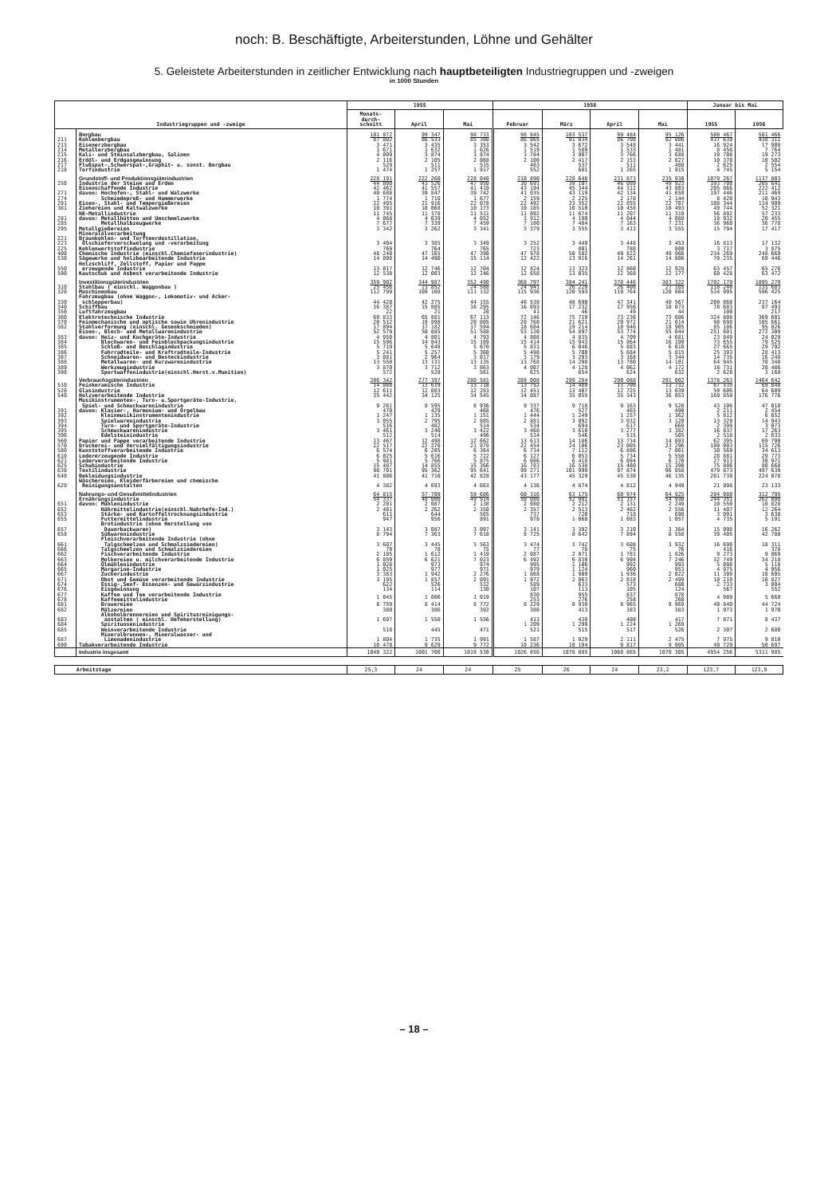noch: B. Beschäftigte, Arbeiterstunden, Löhne und Gehälter
5. Geleistete Arbeiterstunden in zeitlicher Entwicklung nach hauptbeteiligten Industriegruppen und -zweigen
in 1000 Stunden
| Industriegruppen und -zweige | | 1955 | | | 1956 | | | | Januar bis Mai | |
| --- | --- | --- | --- | --- | --- | --- | --- | --- | --- | --- |
| | | Monats- durch- schnitt | April | Mai | Februar | März | April | Mai | 1955 | 1956 |
| | Bergbau | 101 072 | 99 347 | 98 733 | 98 845 | 103 537 | 99 484 | 95 126 | 500 467 | 501 466 |
| 211 | Kohlenbergbau | 87 802 | 86 533 | 85 380 | 86 865 | 91 034 | 86 708 | 82 086 | 437 639 | 438 311 |
| 213 | Eisenerzbergbau | 3 471 | 3 435 | 3 353 | 3 542 | 3 672 | 3 548 | 3 441 | 16 924 | 17 908 |
| 214 | Metallerzbergbau | 1 671 | 1 632 | 1 626 | 1 519 | 1 589 | 1 533 | 1 481 | 8 456 | 7 764 |
| 215 | Kali- und Steinsalzbergbau, Salinen | 4 009 | 3 874 | 3 874 | 3 784 | 3 907 | 3 766 | 3 688 | 19 708 | 19 273 |
| 216 | Erdöl- und Erdgasgewinnung | 2 116 | 2 105 | 2 068 | 2 100 | 2 417 | 2 153 | 2 027 | 10 370 | 10 502 |
| 217 | Flußspat-,Schwerspat-,Graphit- u. sonst. Bergbau | 529 | 511 | 515 | 483 | 537 | 511 | 488 | 2 625 | 2 554 |
| 218 | Torfindustrie | 1 474 | 1 257 | 1 917 | 552 | 681 | 1 265 | 1 915 | 4 745 | 5 154 |
| | Grundstoff- und Produktionsgüterindustrien | 228 191 | 222 260 | 228 040 | 210 890 | 228 648 | 231 873 | 235 930 | 1079 267 | 1137 803 |
| 250 | Industrie der Steine und Erden | 44 890 | 43 526 | 47 950 | 30 691 | 39 107 | 46 089 | 49 923 | 193 708 | 205 641 |
| | Eisenschaffende Industrie | 42 462 | 41 557 | 41 419 | 43 194 | 45 344 | 44 312 | 43 803 | 205 866 | 222 412 |
| 271 | davon: Hochofen-, Stahl- und Walzwerke | 40 688 | 39 847 | 39 742 | 41 035 | 43 119 | 42 134 | 41 659 | 197 446 | 211 469 |
| 274 | Schmiedepreß- und Hammerwerke | 1 774 | 1 710 | 1 677 | 2 159 | 2 225 | 2 178 | 2 144 | 8 420 | 10 943 |
| 291 | Eisen-, Stahl- und Tempergießereien | 22 495 | 21 916 | 22 078 | 22 492 | 23 352 | 22 855 | 22 707 | 108 344 | 114 909 |
| 381 | Ziehereien und Kaltwalzwerke | 10 391 | 10 068 | 10 173 | 10 185 | 10 510 | 10 458 | 10 493 | 49 744 | 52 321 |
| | NE-Metallindustrie | 11 745 | 11 378 | 11 511 | 11 092 | 11 674 | 11 207 | 11 319 | 56 892 | 57 233 |
| 281 | davon: Metallhütten und Umschmelzwerke | 4 068 | 4 039 | 4 052 | 3 912 | 4 190 | 4 044 | 4 088 | 19 932 | 20 455 |
| 285 | Metallhalbzeugwerke | 7 677 | 7 339 | 7 459 | 7 180 | 7 484 | 7 163 | 7 231 | 36 960 | 36 778 |
| 295 | Metallgießereien | 3 342 | 3 262 | 3 341 | 3 379 | 3 555 | 3 413 | 3 555 | 15 794 | 17 417 |
| 221 223 | Mineralölverarbeitung Braunkohlen- und Torfteerdestillation, Ölschieferverschwelung und -verarbeitung | 3 404 | 3 385 | 3 349 | 3 252 | 3 449 | 3 448 | 3 453 | 16 813 | 17 132 |
| 225 | Kohlenwertstoffindustrie | 769 | 764 | 765 | 723 | 801 | 780 | 800 | 3 717 | 3 875 |
| 400 | Chemische Industrie (einschl.Chemiefaserindustrie) | 48 240 | 47 165 | 47 390 | 47 978 | 50 582 | 49 822 | 49 966 | 234 269 | 248 669 |
| 530 | Sägewerke und holzbearbeitende Industrie | 14 898 | 14 490 | 15 114 | 12 422 | 13 916 | 14 261 | 14 806 | 70 235 | 69 446 |
| 550 | Holzschliff, Zellstoff, Papier und Pappe erzeugende Industrie | 13 017 | 12 746 | 12 704 | 12 824 | 13 323 | 12 860 | 12 928 | 63 457 | 65 276 |
| 590 | Kautschuk und Asbest verarbeitende Industrie | 12 538 | 12 003 | 12 246 | 12 658 | 13 035 | 12 368 | 12 177 | 60 428 | 63 472 |
| | Investitionsgüterindustrien | 359 902 | 344 987 | 352 490 | 368 797 | 384 241 | 378 446 | 383 322 | 1702 179 | 1895 279 |
| 310 | Stahlbau ( einschl. Waggonbau ) | 25 456 | 23 852 | 24 588 | 24 941 | 26 229 | 26 408 | 27 185 | 118 248 | 131 683 |
| 320 | Maschinenbau | 112 799 | 109 108 | 111 132 | 115 936 | 120 593 | 119 764 | 120 804 | 534 995 | 596 425 |
| 330 | Fahrzeugbau (ohne Waggon-, Lokomotiv- und Acker- schlepperbau) | 44 420 | 42 275 | 44 155 | 46 538 | 48 690 | 47 341 | 48 567 | 209 860 | 237 164 |
| 340 | Schiffbau | 16 387 | 15 885 | 16 295 | 16 693 | 17 232 | 17 956 | 18 073 | 78 683 | 87 493 |
| 350 | Luftfahrzeugbau | 22 | 21 | 20 | 41 | 46 | 49 | 44 | 100 | 217 |
| 360 | Elektrotechnische Industrie | 69 833 | 65 881 | 67 113 | 72 146 | 75 719 | 73 236 | 73 686 | 324 808 | 369 601 |
| 370 | Feinmechanische und optische sowie Uhrenindustrie | 20 512 | 19 898 | 20 005 | 20 768 | 21 621 | 20 972 | 21 014 | 98 698 | 105 661 |
| 382 | Stahlverformung (einschl. Gesenkschmieden) | 17 894 | 17 182 | 17 594 | 18 604 | 19 214 | 18 946 | 18 905 | 85 186 | 95 026 |
| | Eisen-, Blech- und Metallwarenindustrie | 52 579 | 50 885 | 51 588 | 53 130 | 54 897 | 53 774 | 55 044 | 251 601 | 272 309 |
| 383 | davon: Heiz- und Kochgeräte-Industrie | 4 950 | 4 801 | 4 793 | 4 808 | 4 835 | 4 709 | 4 681 | 23 849 | 24 029 |
| 384 | Blechwaren- und Feinblechpackungsindustrie | 15 596 | 14 843 | 15 189 | 15 414 | 15 943 | 15 864 | 16 199 | 73 655 | 79 525 |
| 385 | Schloß- und Beschlagindustrie | 5 719 | 5 649 | 5 670 | 5 831 | 6 046 | 5 883 | 6 010 | 27 665 | 29 792 |
| 386 | Fahrradteile- und Kraftradteile-Industrie | 5 241 | 5 257 | 5 360 | 5 498 | 5 700 | 5 684 | 5 815 | 25 393 | 28 413 |
| 387 | Schneidwaren- und Besteckindustrie | 3 081 | 2 964 | 3 017 | 3 179 | 3 293 | 3 168 | 3 344 | 14 735 | 16 248 |
| 388 | Metallwaren- und Kurzwarenindustrie | 13 550 | 13 131 | 13 135 | 13 768 | 14 298 | 13 780 | 14 191 | 64 945 | 70 348 |
| 389 | Werkzeugindustrie | 3 870 | 3 712 | 3 863 | 4 007 | 4 128 | 4 062 | 4 172 | 18 731 | 20 486 |
| 398 | Sportwaffenindustrie(einschl.Herst.v.Munition) | 572 | 528 | 561 | 625 | 654 | 624 | 632 | 2 628 | 3 168 |
| | Verbrauchsgüterindustrien | 286 342 | 277 397 | 280 581 | 288 008 | 299 284 | 290 088 | 291 002 | 1378 263 | 1464 642 |
| 510 | Feinkeramische Industrie | 14 088 | 13 619 | 13 718 | 13 752 | 14 489 | 13 708 | 13 732 | 67 535 | 69 848 |
| 520 | Glasindustrie | 12 611 | 12 083 | 12 283 | 12 451 | 13 407 | 12 725 | 13 039 | 59 606 | 64 609 |
| 540 | Holzverarbeitende Industrie | 35 442 | 34 125 | 34 545 | 34 087 | 35 055 | 35 343 | 36 053 | 169 859 | 176 776 |
| | Musikinstrumenten-, Turn- u.Sportgeräte-Industrie, Spiel- und Schmuckwarenindustrie | 9 261 | 8 595 | 8 936 | 9 337 | 9 718 | 9 163 | 9 528 | 43 106 | 47 018 |
| 391 | davon: Klavier-, Harmonium- und Orgelbau | 470 | 429 | 468 | 476 | 527 | 465 | 490 | 2 211 | 2 454 |
| 392 | Kleinmusikinstrumentenindustrie | 1 247 | 1 135 | 1 151 | 1 444 | 1 249 | 1 257 | 1 362 | 5 812 | 6 652 |
| 393 | Spielwarenindustrie | 3 055 | 2 795 | 2 885 | 2 881 | 3 092 | 3 032 | 3 120 | 13 329 | 14 943 |
| 394 | Turn- und Sportgeräte-Industrie | 516 | 482 | 514 | 534 | 694 | 617 | 669 | 2 399 | 3 073 |
| 395 | Schmuckwarenindustrie | 3 461 | 3 240 | 3 422 | 3 468 | 3 610 | 3 277 | 3 382 | 16 837 | 17 263 |
| 396 | Edelsteinindustrie | 512 | 514 | 496 | 534 | 546 | 515 | 505 | 2 518 | 2 633 |
| 560 | Papier und Pappe verarbeitende Industrie | 13 467 | 12 498 | 12 662 | 13 613 | 14 186 | 13 734 | 14 093 | 62 395 | 69 790 |
| 570 | Druckerei- und Vervielfältigungsindustrie | 22 517 | 22 270 | 21 978 | 22 454 | 24 106 | 23 005 | 23 296 | 109 003 | 115 726 |
| 580 | Kunststoffverarbeitende Industrie | 6 574 | 6 205 | 6 364 | 6 734 | 7 112 | 6 886 | 7 001 | 30 569 | 34 613 |
| 610 | Ledererzeugende Industrie | 6 025 | 5 616 | 5 722 | 6 127 | 6 053 | 5 734 | 5 558 | 28 881 | 29 773 |
| 621 | Lederverarbeitende Industrie | 5 981 | 5 766 | 5 875 | 6 086 | 6 418 | 6 094 | 6 170 | 27 913 | 30 971 |
| 625 | Schuhindustrie | 15 487 | 14 855 | 15 366 | 16 783 | 16 538 | 15 480 | 15 390 | 75 886 | 80 668 |
| 630 | Textilindustrie | 98 701 | 95 362 | 95 641 | 99 271 | 101 999 | 97 874 | 96 058 | 479 873 | 497 639 |
| 640 | Bekleidungsindustrie | 41 806 | 41 710 | 42 828 | 43 177 | 45 329 | 45 530 | 46 135 | 201 739 | 224 078 |
| 629 | Wäschereien, Kleiderfärbereien und chemische Reinigungsanstalten | 4 382 | 4 693 | 4 663 | 4 136 | 4 874 | 4 812 | 4 949 | 21 898 | 23 133 |
| | Nahrungs- und Genußmittelindustrien | 64 815 | 57 709 | 59 686 | 60 316 | 63 175 | 60 974 | 64 925 | 294 080 | 312 795 |
| | Ernährungsindustrie | 54 337 | 48 080 | 49 914 | 50 080 | 52 981 | 51 157 | 54 930 | 244 351 | 262 098 |
| 651 | davon: Mühlenindustrie | 2 201 | 2 087 | 2 138 | 2 080 | 2 212 | 2 131 | 2 249 | 10 550 | 10 828 |
| 652 | Nährmittelindustrie(einschl.Nahrhefe-Ind.) | 2 401 | 2 262 | 2 350 | 2 357 | 2 513 | 2 462 | 2 556 | 11 407 | 12 264 |
| 653 | Stärke- und Kartoffeltrocknungsindustrie | 611 | 644 | 565 | 737 | 720 | 718 | 698 | 3 091 | 3 638 |
| 655 | Futtermittelindustrie | 947 | 956 | 891 | 978 | 1 068 | 1 083 | 1 057 | 4 735 | 5 191 |
| 657 | Brotindustrie (ohne Herstellung von Dauerbackwaren) | 3 143 | 3 087 | 3 097 | 3 141 | 3 392 | 3 210 | 3 364 | 15 098 | 16 262 |
| 658 | Süßwarenindustrie | 8 794 | 7 363 | 7 618 | 8 725 | 8 642 | 7 894 | 8 558 | 39 405 | 42 788 |
| 661 | Fleischverarbeitende Industrie (ohne Talgschmelzen und Schmalzsiedereien) | 3 607 | 3 445 | 3 563 | 3 474 | 3 742 | 3 608 | 3 932 | 16 690 | 18 311 |
| 666 | Talgschmelzen und Schmalzsiedereien | 79 | 78 | 75 | 77 | 78 | 75 | 76 | 416 | 378 |
| 662 | Fischverarbeitende Industrie | 2 105 | 1 612 | 1 419 | 2 087 | 2 071 | 1 781 | 1 826 | 9 273 | 9 869 |
| 663 | Molkereien u. milchverarbeitende Industrie | 6 859 | 6 621 | 7 023 | 6 492 | 6 830 | 6 908 | 7 246 | 32 749 | 34 218 |
| 664 | Ölmühlenindustrie | 1 028 | 973 | 974 | 995 | 1 106 | 992 | 993 | 5 098 | 5 118 |
| 665 | Margarine-Industrie | 1 025 | 977 | 971 | 979 | 1 124 | 960 | 953 | 4 975 | 4 956 |
| 667 | Zuckerindustrie | 3 383 | 1 942 | 2 276 | 1 868 | 1 909 | 1 936 | 2 022 | 11 399 | 10 605 |
| 671 | Obst und Gemüse verarbeitende Industrie | 3 195 | 1 857 | 2 091 | 1 972 | 2 063 | 2 018 | 2 499 | 10 210 | 10 827 |
| 674 | Essig-,Senf- Essenzen- und Gewürzindustrie | 622 | 526 | 532 | 589 | 633 | 573 | 600 | 2 733 | 3 004 |
| 676 | Eisgewinnung | 134 | 114 | 130 | 107 | 113 | 105 | 124 | 567 | 552 |
| 677 | Kaffee und Tee verarbeitende Industrie | 1 045 | 1 006 | 1 019 | 830 | 955 | 837 | 878 | 4 989 | 5 668 |
| 678 | Kaffeemittelindustrie | | | | 253 | 276 | 258 | 260 | | |
| 681 | Brauereien | 8 759 | 8 414 | 8 772 | 8 229 | 8 939 | 8 965 | 9 969 | 40 840 | 44 724 |
| 682 | Mälzereien | 380 | 386 | 392 | 380 | 413 | 383 | 383 | 1 973 | 1 970 |
| 683 | Alkoholbrennereien und Spiritusreinigungs- anstalten ( einschl. Hefeherstellung) | 1 697 | 1 550 | 1 556 | 413 | 439 | 408 | 417 | 7 871 | 8 437 |
| 684 | Spirituosenindustrie | | | | 1 209 | 1 299 | 1 224 | 1 269 | | |
| 685 | Weinverarbeitende Industrie | 518 | 445 | 471 | 521 | 515 | 517 | 526 | 2 307 | 2 680 |
| 687 | Mineralbrunnen-, Mineralwasser- und Limonadenindustrie | 1 804 | 1 735 | 1 991 | 1 587 | 1 929 | 2 111 | 2 475 | 7 975 | 9 810 |
| 690 | Tabakverarbeitende Industrie | 10 478 | 9 629 | 9 772 | 10 236 | 10 194 | 9 817 | 9 995 | 49 729 | 50 697 |
| | Industrie insgesamt | 1040 322 | 1001 700 | 1019 530 | 1026 856 | 1078 885 | 1060 865 | 1070 305 | 4954 256 | 5311 985 |
| Arbeitstage | | 25,3 | 24 | 24 | 25 | 26 | 24 | 23,2 | 123,7 | 123,9 |
– 18 –